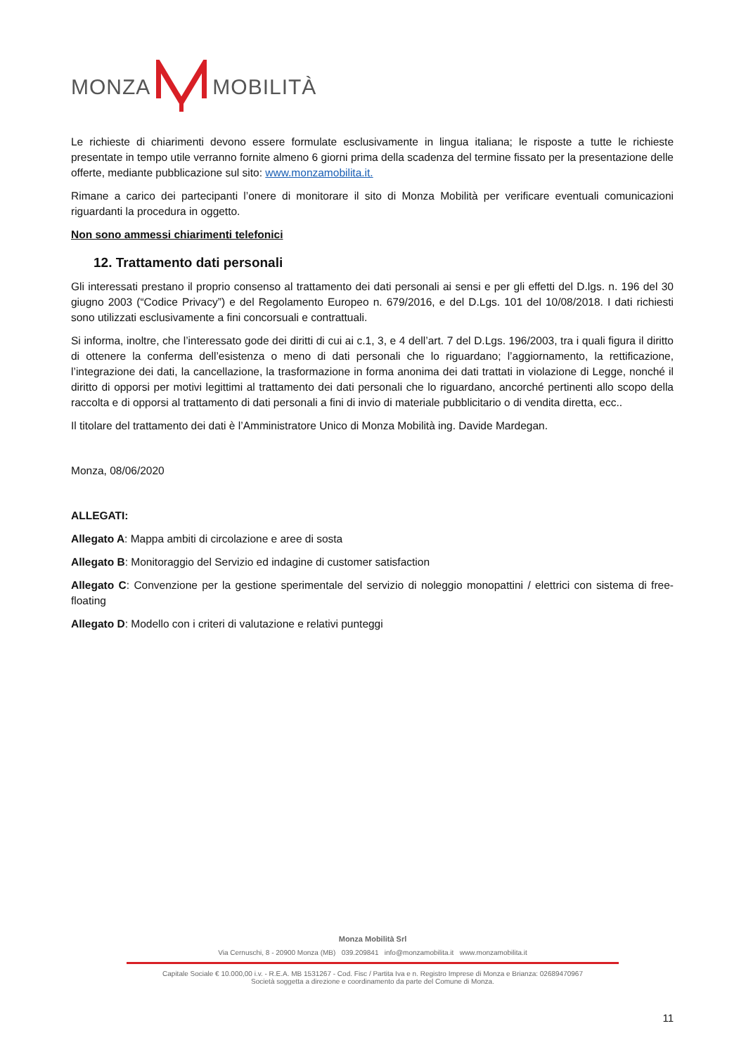MONZA MOBILITÀ
Le richieste di chiarimenti devono essere formulate esclusivamente in lingua italiana; le risposte a tutte le richieste presentate in tempo utile verranno fornite almeno 6 giorni prima della scadenza del termine fissato per la presentazione delle offerte, mediante pubblicazione sul sito: www.monzamobilita.it.
Rimane a carico dei partecipanti l’onere di monitorare il sito di Monza Mobilità per verificare eventuali comunicazioni riguardanti la procedura in oggetto.
Non sono ammessi chiarimenti telefonici
12. Trattamento dati personali
Gli interessati prestano il proprio consenso al trattamento dei dati personali ai sensi e per gli effetti del D.lgs. n. 196 del 30 giugno 2003 (“Codice Privacy”) e del Regolamento Europeo n. 679/2016, e del D.Lgs. 101 del 10/08/2018. I dati richiesti sono utilizzati esclusivamente a fini concorsuali e contrattuali.
Si informa, inoltre, che l’interessato gode dei diritti di cui ai c.1, 3, e 4 dell’art. 7 del D.Lgs. 196/2003, tra i quali figura il diritto di ottenere la conferma dell’esistenza o meno di dati personali che lo riguardano; l’aggiornamento, la rettificazione, l’integrazione dei dati, la cancellazione, la trasformazione in forma anonima dei dati trattati in violazione di Legge, nonché il diritto di opporsi per motivi legittimi al trattamento dei dati personali che lo riguardano, ancorché pertinenti allo scopo della raccolta e di opporsi al trattamento di dati personali a fini di invio di materiale pubblicitario o di vendita diretta, ecc..
Il titolare del trattamento dei dati è l’Amministratore Unico di Monza Mobilità ing. Davide Mardegan.
Monza, 08/06/2020
ALLEGATI:
Allegato A: Mappa ambiti di circolazione e aree di sosta
Allegato B: Monitoraggio del Servizio ed indagine di customer satisfaction
Allegato C: Convenzione per la gestione sperimentale del servizio di noleggio monopattini / elettrici con sistema di free-floating
Allegato D: Modello con i criteri di valutazione e relativi punteggi
Monza Mobilità Srl
Via Cernuschi, 8 - 20900 Monza (MB) 039.209841 info@monzamobilita.it www.monzamobilita.it
Capitale Sociale € 10.000,00 i.v. - R.E.A. MB 1531267 - Cod. Fisc / Partita Iva e n. Registro Imprese di Monza e Brianza: 02689470967
Società soggetta a direzione e coordinamento da parte del Comune di Monza.
11